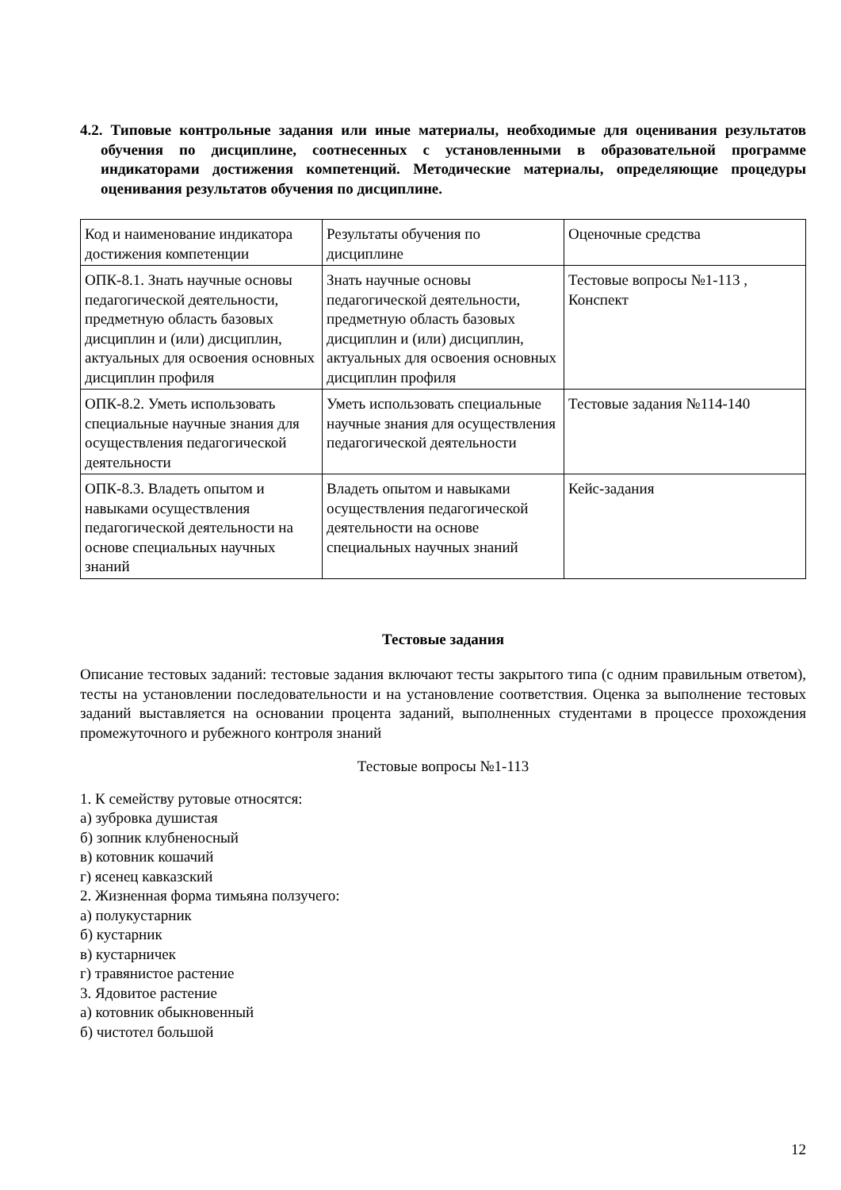4.2. Типовые контрольные задания или иные материалы, необходимые для оценивания результатов обучения по дисциплине, соотнесенных с установленными в образовательной программе индикаторами достижения компетенций. Методические материалы, определяющие процедуры оценивания результатов обучения по дисциплине.
| Код и наименование индикатора достижения компетенции | Результаты обучения по дисциплине | Оценочные средства |
| ОПК-8.1. Знать научные основы педагогической деятельности, предметную область базовых дисциплин и (или) дисциплин, актуальных для освоения основных дисциплин профиля | Знать научные основы педагогической деятельности, предметную область базовых дисциплин и (или) дисциплин, актуальных для освоения основных дисциплин профиля | Тестовые вопросы №1-113 , Конспект |
| ОПК-8.2. Уметь использовать специальные научные знания для осуществления педагогической деятельности | Уметь использовать специальные научные знания для осуществления педагогической деятельности | Тестовые задания №114-140 |
| ОПК-8.3. Владеть опытом и навыками осуществления педагогической деятельности на основе специальных научных знаний | Владеть опытом и навыками осуществления педагогической деятельности на основе специальных научных знаний | Кейс-задания |
Тестовые задания
Описание тестовых заданий: тестовые задания включают тесты закрытого типа (с одним правильным ответом), тесты на установлении последовательности и на установление соответствия. Оценка за выполнение тестовых заданий выставляется на основании процента заданий, выполненных студентами в процессе прохождения промежуточного и рубежного контроля знаний
Тестовые вопросы №1-113
1. К семейству рутовые относятся:
а) зубровка душистая
б) зопник клубненосный
в) котовник кошачий
г) ясенец кавказский
2. Жизненная форма тимьяна ползучего:
а) полукустарник
б) кустарник
в) кустарничек
г) травянистое растение
3. Ядовитое растение
а) котовник обыкновенный
б) чистотел большой
12